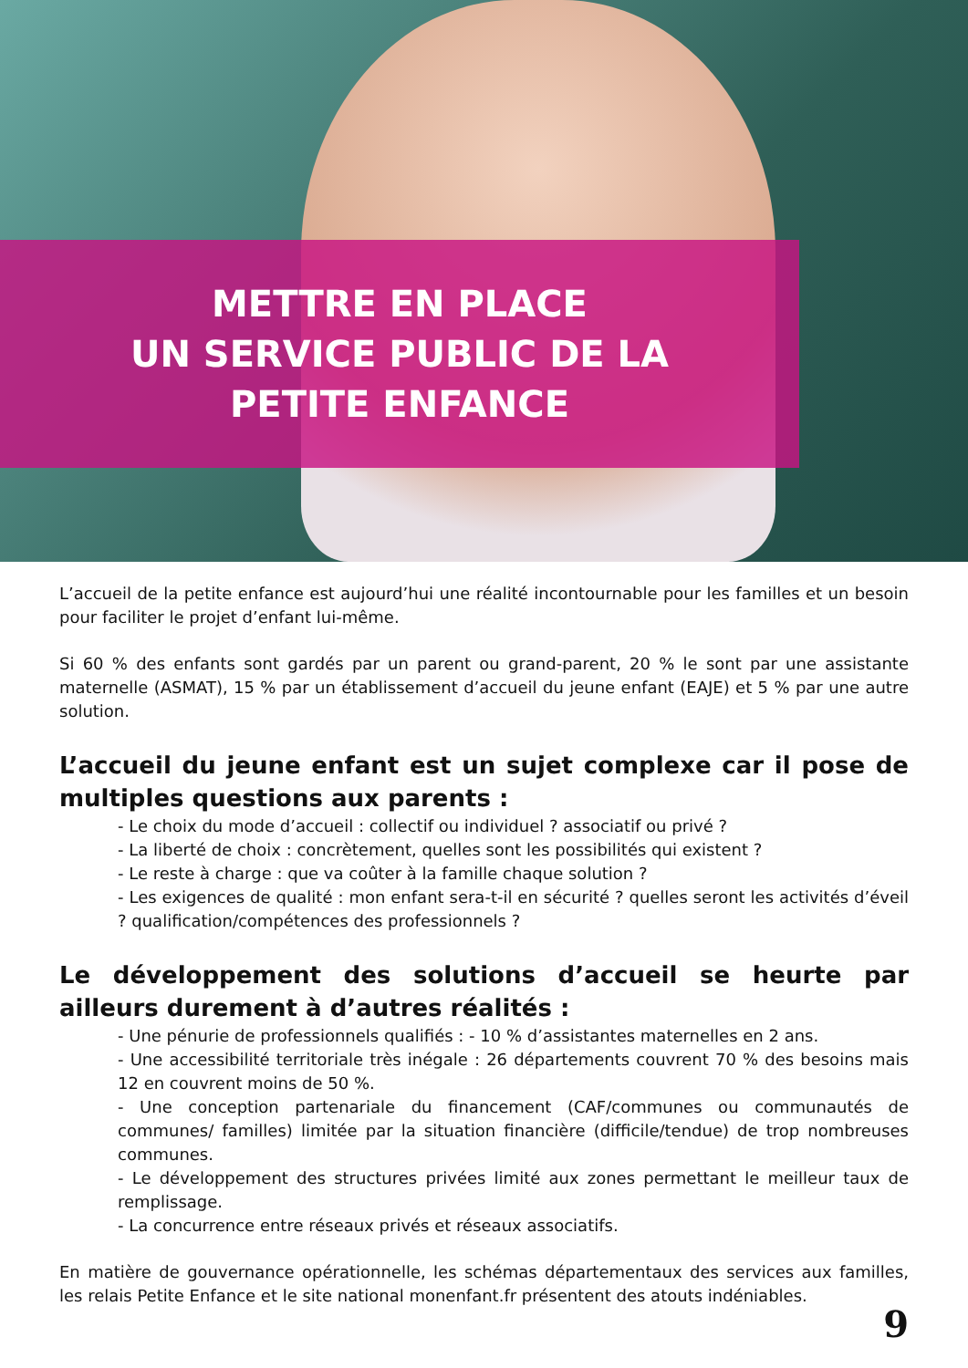METTRE EN PLACE
UN SERVICE PUBLIC DE LA
PETITE ENFANCE
L’accueil de la petite enfance est aujourd’hui une réalité incontournable pour les familles et un besoin pour faciliter le projet d’enfant lui-même.
Si 60 % des enfants sont gardés par un parent ou grand-parent, 20 % le sont par une assistante maternelle (ASMAT), 15 % par un établissement d’accueil du jeune enfant (EAJE) et 5 % par une autre solution.
L’accueil du jeune enfant est un sujet complexe car il pose de multiples questions aux parents :
- Le choix du mode d’accueil : collectif ou individuel ? associatif ou privé ?
- La liberté de choix : concrètement, quelles sont les possibilités qui existent ?
- Le reste à charge : que va coûter à la famille chaque solution ?
- Les exigences de qualité : mon enfant sera-t-il en sécurité ? quelles seront les activités d’éveil ? qualification/compétences des professionnels ?
Le développement des solutions d’accueil se heurte par ailleurs durement à d’autres réalités :
- Une pénurie de professionnels qualifiés : - 10 % d’assistantes maternelles en 2 ans.
- Une accessibilité territoriale très inégale : 26 départements couvrent 70 % des besoins mais 12 en couvrent moins de 50 %.
- Une conception partenariale du financement (CAF/communes ou communautés de communes/ familles) limitée par la situation financière (difficile/tendue) de trop nombreuses communes.
- Le développement des structures privées limité aux zones permettant le meilleur taux de remplissage.
- La concurrence entre réseaux privés et réseaux associatifs.
En matière de gouvernance opérationnelle, les schémas départementaux des services aux familles, les relais Petite Enfance et le site national monenfant.fr présentent des atouts indéniables.
9